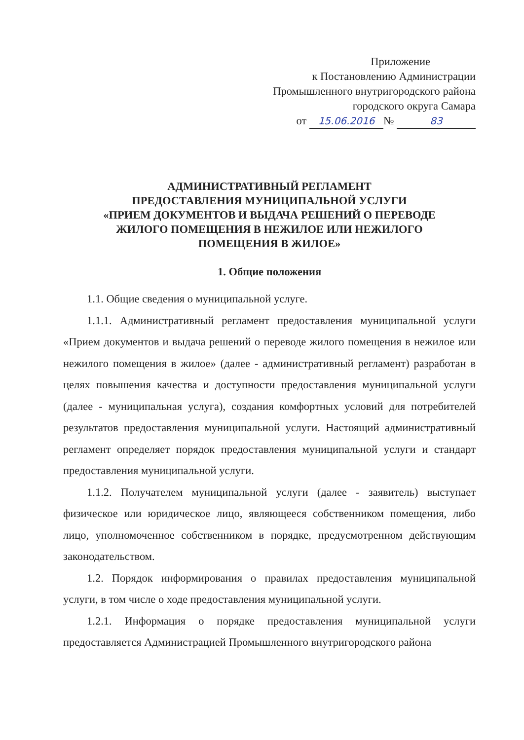Приложение
к Постановлению Администрации
Промышленного внутригородского района
городского округа Самара
от 15.06.2016 № 83
АДМИНИСТРАТИВНЫЙ РЕГЛАМЕНТ
ПРЕДОСТАВЛЕНИЯ МУНИЦИПАЛЬНОЙ УСЛУГИ
«ПРИЕМ ДОКУМЕНТОВ И ВЫДАЧА РЕШЕНИЙ О ПЕРЕВОДЕ
ЖИЛОГО ПОМЕЩЕНИЯ В НЕЖИЛОЕ ИЛИ НЕЖИЛОГО
ПОМЕЩЕНИЯ В ЖИЛОЕ»
1. Общие положения
1.1. Общие сведения о муниципальной услуге.
1.1.1. Административный регламент предоставления муниципальной услуги «Прием документов и выдача решений о переводе жилого помещения в нежилое или нежилого помещения в жилое» (далее - административный регламент) разработан в целях повышения качества и доступности предоставления муниципальной услуги (далее - муниципальная услуга), создания комфортных условий для потребителей результатов предоставления муниципальной услуги. Настоящий административный регламент определяет порядок предоставления муниципальной услуги и стандарт предоставления муниципальной услуги.
1.1.2. Получателем муниципальной услуги (далее - заявитель) выступает физическое или юридическое лицо, являющееся собственником помещения, либо лицо, уполномоченное собственником в порядке, предусмотренном действующим законодательством.
1.2. Порядок информирования о правилах предоставления муниципальной услуги, в том числе о ходе предоставления муниципальной услуги.
1.2.1. Информация о порядке предоставления муниципальной услуги предоставляется Администрацией Промышленного внутригородского района